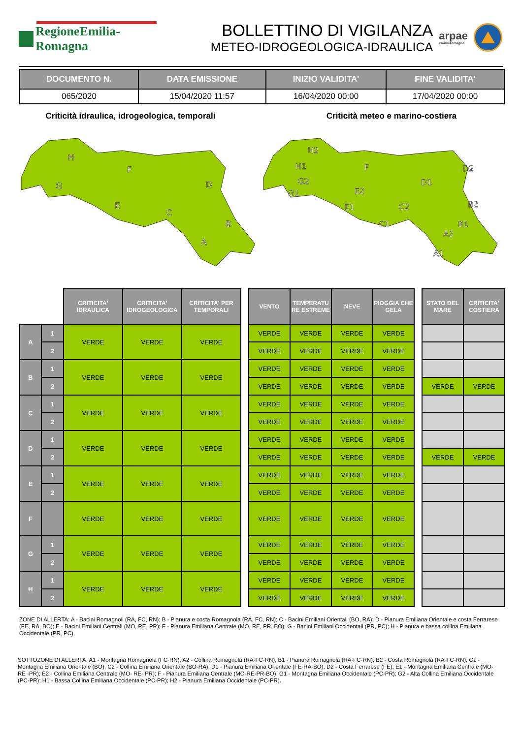RegioneEmilia-Romagna
BOLLETTINO DI VIGILANZA
METEO-IDROGEOLOGICA-IDRAULICA
arpae
emilia-romagna
| DOCUMENTO N. | DATA EMISSIONE | INIZIO VALIDITA' | FINE VALIDITA' |
| --- | --- | --- | --- |
| 065/2020 | 15/04/2020 11:57 | 16/04/2020 00:00 | 17/04/2020 00:00 |
Criticità idraulica, idrogeologica, temporali Criticità meteo e marino-costiera
H
F
G
D
E
C
B
A
H2
H1
F
D2
D1
G2
G1
E2
E1
C2
B2
C1
B1
A2
A1
| | | CRITICITA' IDRAULICA | CRITICITA' IDROGEOLOGICA | CRITICITA' PER TEMPORALI | | VENTO | TEMPERATU RE ESTREME | NEVE | PIOGGIA CHE GELA | | STATO DEL MARE | CRITICITA' COSTIERA |
| --- | --- | --- | --- | --- | --- | --- | --- | --- | --- | --- | --- | --- |
| A | 1 | VERDE | VERDE | VERDE | | VERDE | VERDE | VERDE | VERDE | | | |
| | 2 | | | | | VERDE | VERDE | VERDE | VERDE | | | |
| B | 1 | VERDE | VERDE | VERDE | | VERDE | VERDE | VERDE | VERDE | | | |
| | 2 | | | | | VERDE | VERDE | VERDE | VERDE | | VERDE | VERDE |
| C | 1 | VERDE | VERDE | VERDE | | VERDE | VERDE | VERDE | VERDE | | | |
| | 2 | | | | | VERDE | VERDE | VERDE | VERDE | | | |
| D | 1 | VERDE | VERDE | VERDE | | VERDE | VERDE | VERDE | VERDE | | | |
| | 2 | | | | | VERDE | VERDE | VERDE | VERDE | | VERDE | VERDE |
| E | 1 | VERDE | VERDE | VERDE | | VERDE | VERDE | VERDE | VERDE | | | |
| | 2 | | | | | VERDE | VERDE | VERDE | VERDE | | | |
| F | | VERDE | VERDE | VERDE | | VERDE | VERDE | VERDE | VERDE | | | |
| G | 1 | VERDE | VERDE | VERDE | | VERDE | VERDE | VERDE | VERDE | | | |
| | 2 | | | | | VERDE | VERDE | VERDE | VERDE | | | |
| H | 1 | VERDE | VERDE | VERDE | | VERDE | VERDE | VERDE | VERDE | | | |
| | 2 | | | | | VERDE | VERDE | VERDE | VERDE | | | |
ZONE DI ALLERTA: A - Bacini Romagnoli (RA, FC, RN); B - Pianura e costa Romagnola (RA, FC, RN); C - Bacini Emiliani Orientali (BO, RA); D - Pianura Emiliana Orientale e costa Ferrarese (FE, RA, BO); E - Bacini Emiliani Centrali (MO, RE, PR); F - Pianura Emiliana Centrale (MO, RE, PR, BO); G - Bacini Emiliani Occidentali (PR, PC); H - Pianura e bassa collina Emiliana Occidentale (PR, PC).
SOTTOZONE DI ALLERTA: A1 - Montagna Romagnola (FC-RN); A2 - Collina Romagnola (RA-FC-RN); B1 - Pianura Romagnola (RA-FC-RN); B2 - Costa Romagnola (RA-FC-RN); C1 - Montagna Emiliana Orientale (BO); C2 - Collina Emiliana Orientale (BO-RA); D1 - Pianura Emiliana Orientale (FE-RA-BO); D2 - Costa Ferrarese (FE); E1 - Montagna Emiliana Centrale (MO- RE -PR); E2 - Collina Emiliana Centrale (MO- RE- PR); F - Pianura Emiliana Centrale (MO-RE-PR-BO); G1 - Montagna Emiliana Occidentale (PC-PR); G2 - Alta Collina Emiliana Occidentale (PC-PR); H1 - Bassa Collina Emiliana Occidentale (PC-PR); H2 - Pianura Emiliana Occidentale (PC-PR).